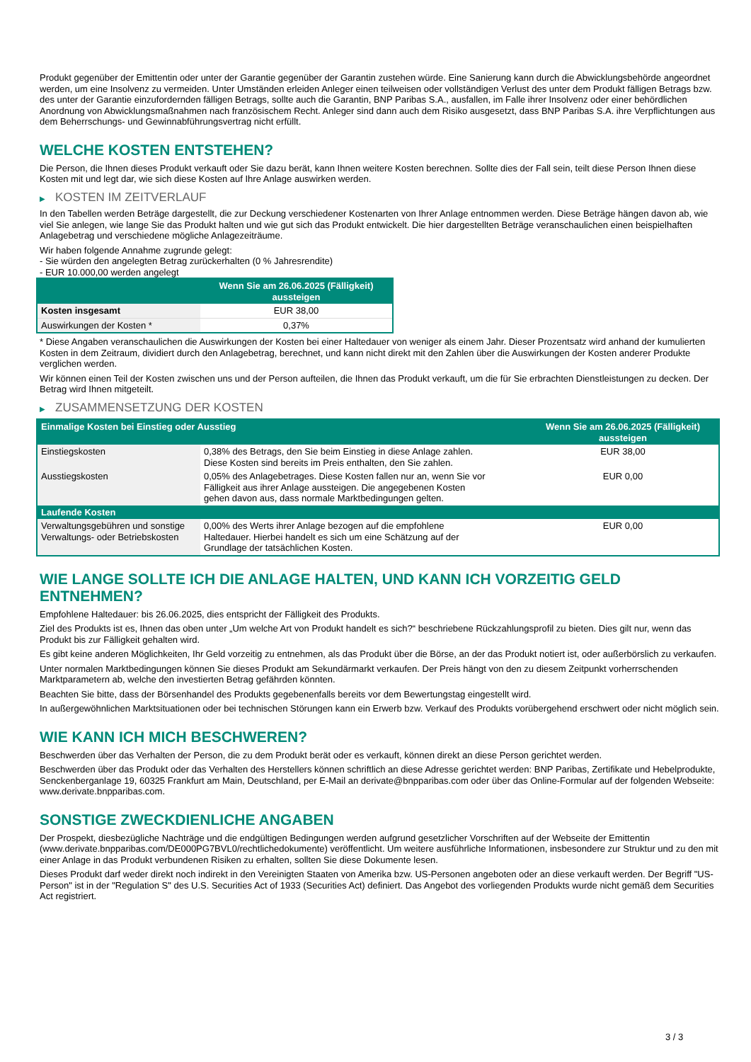Produkt gegenüber der Emittentin oder unter der Garantie gegenüber der Garantin zustehen würde. Eine Sanierung kann durch die Abwicklungsbehörde angeordnet werden, um eine Insolvenz zu vermeiden. Unter Umständen erleiden Anleger einen teilweisen oder vollständigen Verlust des unter dem Produkt fälligen Betrags bzw. des unter der Garantie einzufordernden fälligen Betrags, sollte auch die Garantin, BNP Paribas S.A., ausfallen, im Falle ihrer Insolvenz oder einer behördlichen Anordnung von Abwicklungsmaßnahmen nach französischem Recht. Anleger sind dann auch dem Risiko ausgesetzt, dass BNP Paribas S.A. ihre Verpflichtungen aus dem Beherrschungs- und Gewinnabführungsvertrag nicht erfüllt.
WELCHE KOSTEN ENTSTEHEN?
Die Person, die Ihnen dieses Produkt verkauft oder Sie dazu berät, kann Ihnen weitere Kosten berechnen. Sollte dies der Fall sein, teilt diese Person Ihnen diese Kosten mit und legt dar, wie sich diese Kosten auf Ihre Anlage auswirken werden.
▶ KOSTEN IM ZEITVERLAUF
In den Tabellen werden Beträge dargestellt, die zur Deckung verschiedener Kostenarten von Ihrer Anlage entnommen werden. Diese Beträge hängen davon ab, wie viel Sie anlegen, wie lange Sie das Produkt halten und wie gut sich das Produkt entwickelt. Die hier dargestellten Beträge veranschaulichen einen beispielhaften Anlagebetrag und verschiedene mögliche Anlagezeiträume.
Wir haben folgende Annahme zugrunde gelegt:
- Sie würden den angelegten Betrag zurückerhalten (0 % Jahresrendite)
- EUR 10.000,00 werden angelegt
| | Wenn Sie am 26.06.2025 (Fälligkeit) aussteigen |
| --- | --- |
| Kosten insgesamt | EUR 38,00 |
| Auswirkungen der Kosten * | 0,37% |
* Diese Angaben veranschaulichen die Auswirkungen der Kosten bei einer Haltedauer von weniger als einem Jahr. Dieser Prozentsatz wird anhand der kumulierten Kosten in dem Zeitraum, dividiert durch den Anlagebetrag, berechnet, und kann nicht direkt mit den Zahlen über die Auswirkungen der Kosten anderer Produkte verglichen werden.
Wir können einen Teil der Kosten zwischen uns und der Person aufteilen, die Ihnen das Produkt verkauft, um die für Sie erbrachten Dienstleistungen zu decken. Der Betrag wird Ihnen mitgeteilt.
▶ ZUSAMMENSETZUNG DER KOSTEN
| Einmalige Kosten bei Einstieg oder Ausstieg | | Wenn Sie am 26.06.2025 (Fälligkeit) aussteigen |
| --- | --- | --- |
| Einstiegskosten | 0,38% des Betrags, den Sie beim Einstieg in diese Anlage zahlen. Diese Kosten sind bereits im Preis enthalten, den Sie zahlen. | EUR 38,00 |
| Ausstiegskosten | 0,05% des Anlagebetrages. Diese Kosten fallen nur an, wenn Sie vor Fälligkeit aus ihrer Anlage aussteigen. Die angegebenen Kosten gehen davon aus, dass normale Marktbedingungen gelten. | EUR 0,00 |
| Laufende Kosten | | |
| Verwaltungsgebühren und sonstige Verwaltungs- oder Betriebskosten | 0,00% des Werts ihrer Anlage bezogen auf die empfohlene Haltedauer. Hierbei handelt es sich um eine Schätzung auf der Grundlage der tatsächlichen Kosten. | EUR 0,00 |
WIE LANGE SOLLTE ICH DIE ANLAGE HALTEN, UND KANN ICH VORZEITIG GELD ENTNEHMEN?
Empfohlene Haltedauer: bis 26.06.2025, dies entspricht der Fälligkeit des Produkts.
Ziel des Produkts ist es, Ihnen das oben unter „Um welche Art von Produkt handelt es sich?“ beschriebene Rückzahlungsprofil zu bieten. Dies gilt nur, wenn das Produkt bis zur Fälligkeit gehalten wird.
Es gibt keine anderen Möglichkeiten, Ihr Geld vorzeitig zu entnehmen, als das Produkt über die Börse, an der das Produkt notiert ist, oder außerbörslich zu verkaufen.
Unter normalen Marktbedingungen können Sie dieses Produkt am Sekundärmarkt verkaufen. Der Preis hängt von den zu diesem Zeitpunkt vorherrschenden Marktparametern ab, welche den investierten Betrag gefährden könnten.
Beachten Sie bitte, dass der Börsenhandel des Produkts gegebenenfalls bereits vor dem Bewertungstag eingestellt wird.
In außergewöhnlichen Marktsituationen oder bei technischen Störungen kann ein Erwerb bzw. Verkauf des Produkts vorübergehend erschwert oder nicht möglich sein.
WIE KANN ICH MICH BESCHWEREN?
Beschwerden über das Verhalten der Person, die zu dem Produkt berät oder es verkauft, können direkt an diese Person gerichtet werden.
Beschwerden über das Produkt oder das Verhalten des Herstellers können schriftlich an diese Adresse gerichtet werden: BNP Paribas, Zertifikate und Hebelprodukte, Senckenberganlage 19, 60325 Frankfurt am Main, Deutschland, per E-Mail an derivate@bnpparibas.com oder über das Online-Formular auf der folgenden Webseite: www.derivate.bnpparibas.com.
SONSTIGE ZWECKDIENLICHE ANGABEN
Der Prospekt, diesbezügliche Nachträge und die endgültigen Bedingungen werden aufgrund gesetzlicher Vorschriften auf der Webseite der Emittentin (www.derivate.bnpparibas.com/DE000PG7BVL0/rechtlichedokumente) veröffentlicht. Um weitere ausführliche Informationen, insbesondere zur Struktur und zu den mit einer Anlage in das Produkt verbundenen Risiken zu erhalten, sollten Sie diese Dokumente lesen.
Dieses Produkt darf weder direkt noch indirekt in den Vereinigten Staaten von Amerika bzw. US-Personen angeboten oder an diese verkauft werden. Der Begriff "US-Person" ist in der "Regulation S" des U.S. Securities Act of 1933 (Securities Act) definiert. Das Angebot des vorliegenden Produkts wurde nicht gemäß dem Securities Act registriert.
3 / 3